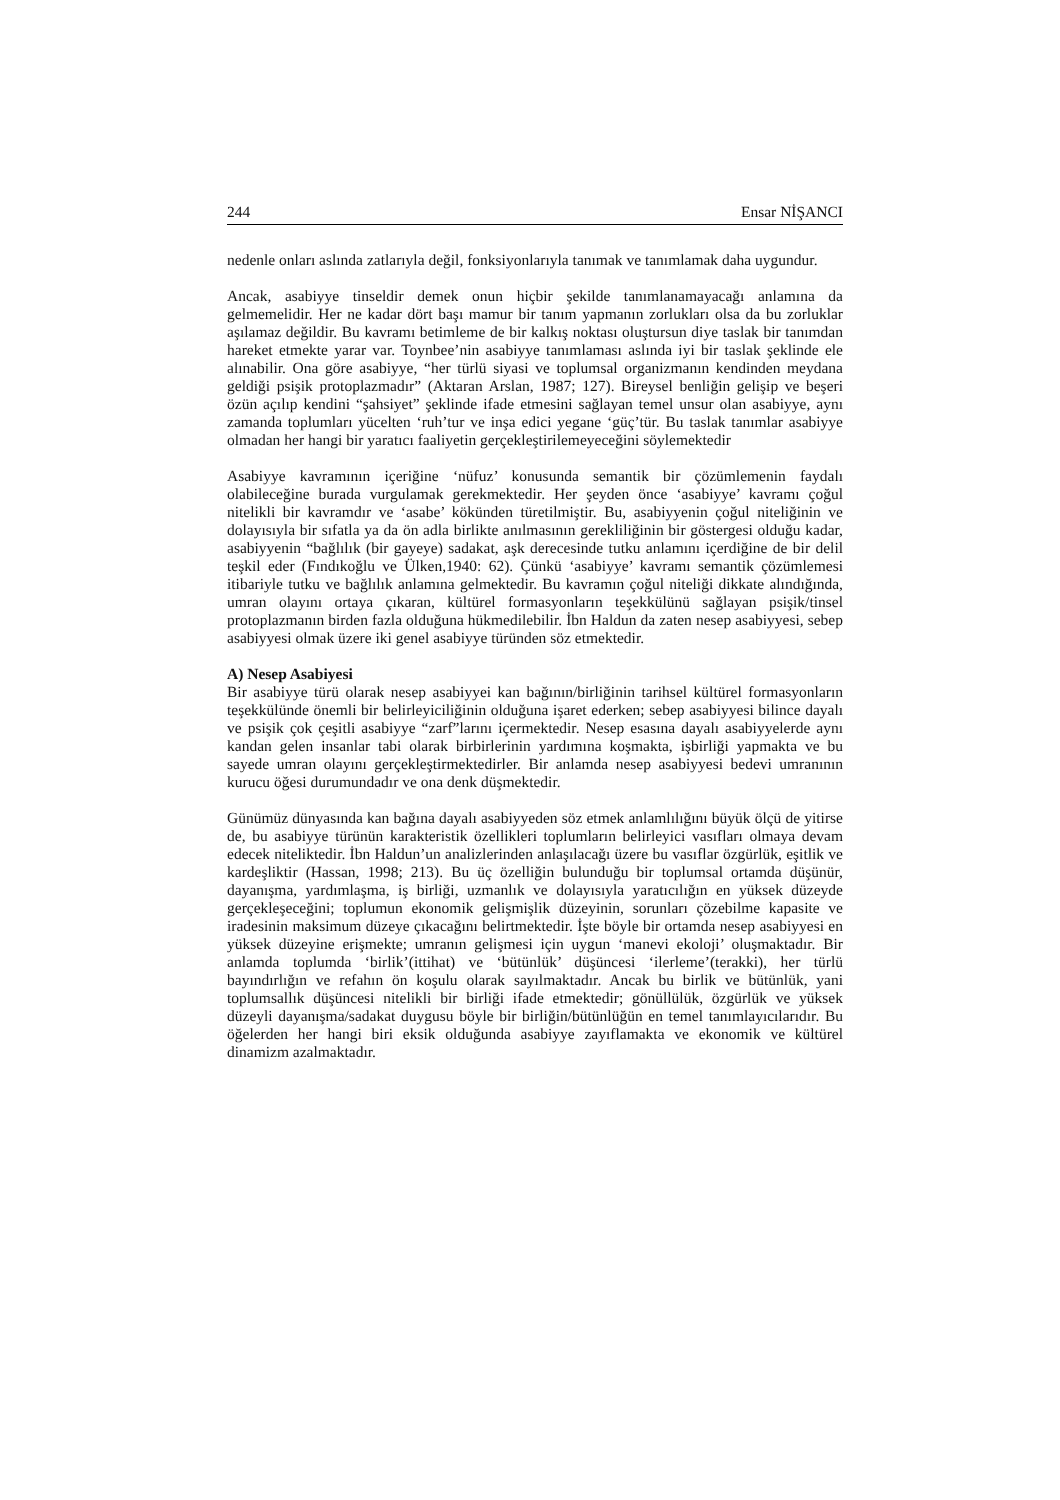244 Ensar NİŞANCI
nedenle onları aslında zatlarıyla değil, fonksiyonlarıyla tanımak ve tanımlamak daha uygundur.
Ancak, asabiyye tinseldir demek onun hiçbir şekilde tanımlanamayacağı anlamına da gelmemelidir. Her ne kadar dört başı mamur bir tanım yapmanın zorlukları olsa da bu zorluklar aşılamaz değildir. Bu kavramı betimleme de bir kalkış noktası oluştursun diye taslak bir tanımdan hareket etmekte yarar var. Toynbee’nin asabiyye tanımlaması aslında iyi bir taslak şeklinde ele alınabilir. Ona göre asabiyye, “her türlü siyasi ve toplumsal organizmanın kendinden meydana geldiği psişik protoplazmadır” (Aktaran Arslan, 1987; 127). Bireysel benliğin gelişip ve beşeri özün açılıp kendini “şahsiyet” şeklinde ifade etmesini sağlayan temel unsur olan asabiyye, aynı zamanda toplumları yücelten ‘ruh’tur ve inşa edici yegane ‘güç’tür. Bu taslak tanımlar asabiyye olmadan her hangi bir yaratıcı faaliyetin gerçekleştirilemeyeceğini söylemektedir
Asabiyye kavramının içeriğine ‘nüfuz’ konusunda semantik bir çözümlemenin faydalı olabileceğine burada vurgulamak gerekmektedir. Her şeyden önce ‘asabiyye’ kavramı çoğul nitelikli bir kavramdır ve ‘asabe’ kökünden türetilmiştir. Bu, asabiyyenin çoğul niteliğinin ve dolayısıyla bir sıfatla ya da ön adla birlikte anılmasının gerekliliğinin bir göstergesi olduğu kadar, asabiyyenin “bağlılık (bir gayeye) sadakat, aşk derecesinde tutku anlamını içerdiğine de bir delil teşkil eder (Fındıkoğlu ve Ülken,1940: 62). Çünkü ‘asabiyye’ kavramı semantik çözümlemesi itibariyle tutku ve bağlılık anlamına gelmektedir. Bu kavramın çoğul niteliği dikkate alındığında, umran olayını ortaya çıkaran, kültürel formasyonların teşekkülünü sağlayan psişik/tinsel protoplazmanın birden fazla olduğuna hükmedilebilir. İbn Haldun da zaten nesep asabiyyesi, sebep asabiyyesi olmak üzere iki genel asabiyye türünden söz etmektedir.
A) Nesep Asabiyesi
Bir asabiyye türü olarak nesep asabiyyei kan bağının/birliğinin tarihsel kültürel formasyonların teşekkülünde önemli bir belirleyiciliğinin olduğuna işaret ederken; sebep asabiyyesi bilince dayalı ve psişik çok çeşitli asabiyye “zarf”larını içermektedir. Nesep esasına dayalı asabiyyelerde aynı kandan gelen insanlar tabi olarak birbirlerinin yardımına koşmakta, işbirliği yapmakta ve bu sayede umran olayını gerçekleştirmektedirler. Bir anlamda nesep asabiyyesi bedevi umranının kurucu öğesi durumundadır ve ona denk düşmektedir.
Günümüz dünyasında kan bağına dayalı asabiyyeden söz etmek anlamlılığını büyük ölçü de yitirse de, bu asabiyye türünün karakteristik özellikleri toplumların belirleyici vasıfları olmaya devam edecek niteliktedir. İbn Haldun’un analizlerinden anlaşılacağı üzere bu vasıflar özgürlük, eşitlik ve kardeşliktir (Hassan, 1998; 213). Bu üç özelliğin bulunduğu bir toplumsal ortamda düşünür, dayanışma, yardımlaşma, iş birliği, uzmanlık ve dolayısıyla yaratıcılığın en yüksek düzeyde gerçekleşeceğini; toplumun ekonomik gelişmişlik düzeyinin, sorunları çözebilme kapasite ve iradesinin maksimum düzeye çıkacağını belirtmektedir. İşte böyle bir ortamda nesep asabiyyesi en yüksek düzeyine erişmekte; umranın gelişmesi için uygun ‘manevi ekoloji’ oluşmaktadır. Bir anlamda toplumda ‘birlik’(ittihat) ve ‘bütünlük’ düşüncesi ‘ilerleme’(terakki), her türlü bayındırlığın ve refahın ön koşulu olarak sayılmaktadır. Ancak bu birlik ve bütünlük, yani toplumsallık düşüncesi nitelikli bir birliği ifade etmektedir; gönüllülük, özgürlük ve yüksek düzeyli dayanışma/sadakat duygusu böyle bir birliğin/bütünlüğün en temel tanımlayıcılarıdır. Bu öğelerden her hangi biri eksik olduğunda asabiyye zayıflamakta ve ekonomik ve kültürel dinamizm azalmaktadır.